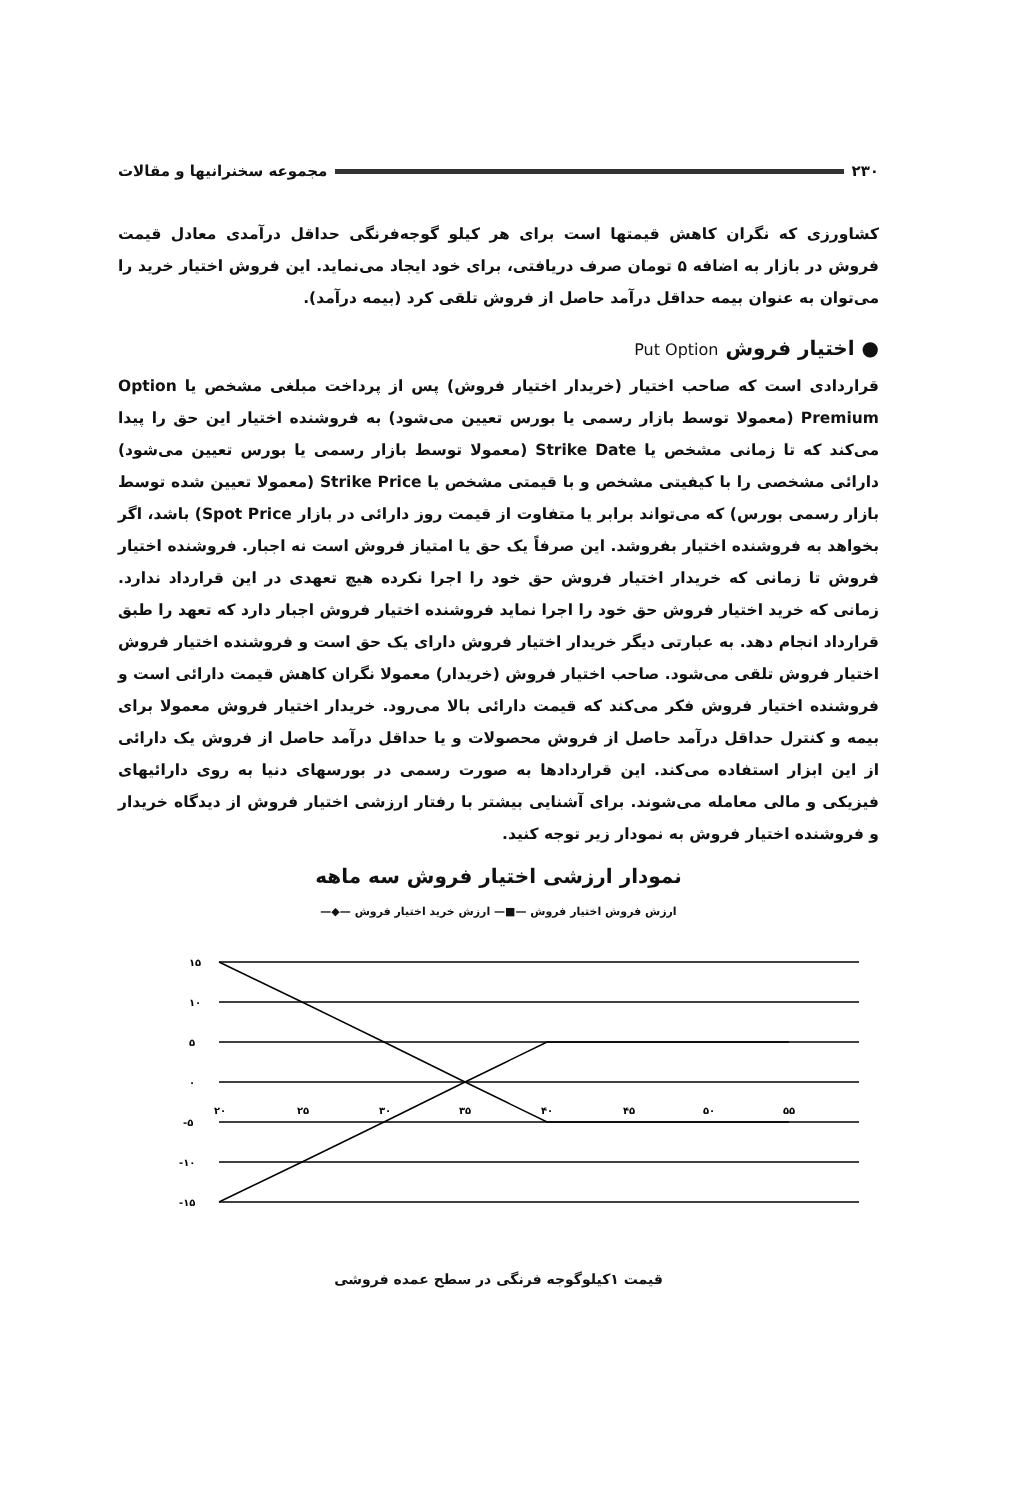۲۳۰ مجموعه سخنرانیها و مقالات
کشاورزی که نگران کاهش قیمتها است برای هر کیلو گوجه‌فرنگی حداقل درآمدی معادل قیمت فروش در بازار به اضافه ۵ تومان صرف دریافتی، برای خود ایجاد می‌نماید. این فروش اختیار خرید را می‌توان به عنوان بیمه حداقل درآمد حاصل از فروش تلقی کرد (بیمه درآمد).
● اختیار فروش Put Option
قراردادی است که صاحب اختیار (خریدار اختیار فروش) پس از پرداخت مبلغی مشخص یا Option Premium (معمولا توسط بازار رسمی یا بورس تعیین می‌شود) به فروشنده اختیار این حق را پیدا می‌کند که تا زمانی مشخص یا Strike Date (معمولا توسط بازار رسمی یا بورس تعیین می‌شود) دارائی مشخصی را با کیفیتی مشخص و با قیمتی مشخص یا Strike Price (معمولا تعیین شده توسط بازار رسمی بورس) که می‌تواند برابر یا متفاوت از قیمت روز دارائی در بازار Spot Price) باشد، اگر بخواهد به فروشنده اختیار بفروشد. این صرفاً یک حق یا امتیاز فروش است نه اجبار. فروشنده اختیار فروش تا زمانی که خریدار اختیار فروش حق خود را اجرا نکرده هیچ تعهدی در این قرارداد ندارد. زمانی که خرید اختیار فروش حق خود را اجرا نماید فروشنده اختیار فروش اجبار دارد که تعهد را طبق قرارداد انجام دهد. به عبارتی دیگر خریدار اختیار فروش دارای یک حق است و فروشنده اختیار فروش اختیار فروش تلقی می‌شود. صاحب اختیار فروش (خریدار) معمولا نگران کاهش قیمت دارائی است و فروشنده اختیار فروش فکر می‌کند که قیمت دارائی بالا می‌رود. خریدار اختیار فروش معمولا برای بیمه و کنترل حداقل درآمد حاصل از فروش محصولات و یا حداقل درآمد حاصل از فروش یک دارائی از این ابزار استفاده می‌کند. این قراردادها به صورت رسمی در بورسهای دنیا به روی دارائیهای فیزیکی و مالی معامله می‌شوند. برای آشنایی بیشتر با رفتار ارزشی اختیار فروش از دیدگاه خریدار و فروشنده اختیار فروش به نمودار زیر توجه کنید.
نمودار ارزشی اختیار فروش سه ماهه
ارزش فروش اختیار فروش —■— ارزش خرید اختیار فروش —◆—
۱۵
۱۰
۵
۰
-۵
-۱۰
-۱۵
۲۰
۲۵
۳۰
۳۵
۴۰
۴۵
۵۰
۵۵
قیمت ۱کیلوگوجه فرنگی در سطح عمده فروشی